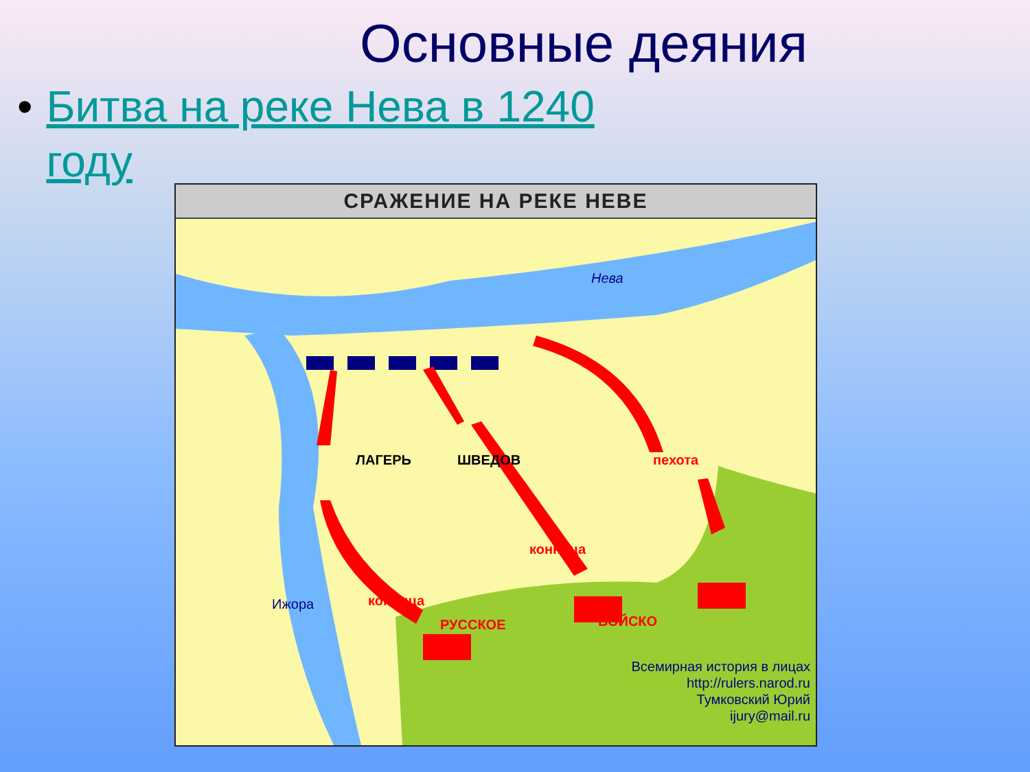Основные деяния
• Битва на реке Нева в 1240 году
СРАЖЕНИЕ НА РЕКЕ НЕВЕ
ЛАГЕРЬ ШВЕДОВ пехота
конница
конница
РУССКОЕ ВОЙСКО
Нева
Ижора
Всемирная история в лицах
http://rulers.narod.ru
Тумковский Юрий
ijury@mail.ru